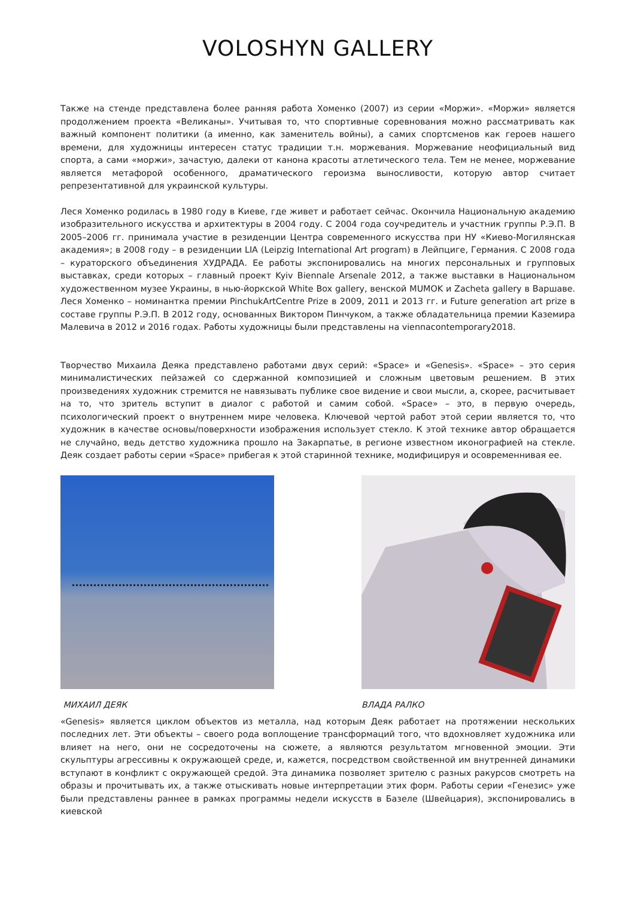VOLOSHYN GALLERY
Также на стенде представлена более ранняя работа Хоменко (2007) из серии «Моржи». «Моржи» является продолжением проекта «Великаны». Учитывая то, что спортивные соревнования можно рассматривать как важный компонент политики (а именно, как заменитель войны), а самих спортсменов как героев нашего времени, для художницы интересен статус традиции т.н. моржевания. Моржевание неофициальный вид спорта, а сами «моржи», зачастую, далеки от канона красоты атлетического тела. Тем не менее, моржевание является метафорой особенного, драматического героизма выносливости, которую автор считает репрезентативной для украинской культуры.
Леся Хоменко родилась в 1980 году в Киеве, где живет и работает сейчас. Окончила Национальную академию изобразительного искусства и архитектуры в 2004 году. С 2004 года соучредитель и участник группы Р.Э.П. В 2005–2006 гг. принимала участие в резиденции Центра современного искусства при НУ «Киево-Могилянская академия»; в 2008 году – в резиденции LIA (Leipzig International Art program) в Лейпциге, Германия. С 2008 года – кураторского объединения ХУДРАДА. Ее работы экспонировались на многих персональных и групповых выставках, среди которых – главный проект Kyiv Biennale Arsenale 2012, а также выставки в Национальном художественном музее Украины, в нью-йоркской White Box gallery, венской MUMOK и Zacheta gallery в Варшаве. Леся Хоменко – номинантка премии PinchukArtCentre Prize в 2009, 2011 и 2013 гг. и Future generation art prize в составе группы Р.Э.П. В 2012 году, основанных Виктором Пинчуком, а также обладательница премии Каземира Малевича в 2012 и 2016 годах. Работы художницы были представлены на viennacontemporary2018.
Творчество Михаила Деяка представлено работами двух серий: «Space» и «Genesis». «Space» – это серия минималистических пейзажей со сдержанной композицией и сложным цветовым решением. В этих произведениях художник стремится не навязывать публике свое видение и свои мысли, а, скорее, расчитывает на то, что зритель вступит в диалог с работой и самим собой. «Space» – это, в первую очередь, психологический проект о внутреннем мире человека. Ключевой чертой работ этой серии является то, что художник в качестве основы/поверхности изображения использует стекло. К этой технике автор обращается не случайно, ведь детство художника прошло на Закарпатье, в регионе известном иконографией на стекле. Деяк создает работы серии «Space» прибегая к этой старинной технике, модифицируя и осовременнивая ее.
МИХАИЛ ДЕЯК ВЛАДА РАЛКО
«Genesis» является циклом объектов из металла, над которым Деяк работает на протяжении нескольких последних лет. Эти объекты – своего рода воплощение трансформаций того, что вдохновляет художника или влияет на него, они не сосредоточены на сюжете, а являются результатом мгновенной эмоции. Эти скульптуры агрессивны к окружающей среде, и, кажется, посредством свойственной им внутренней динамики вступают в конфликт с окружающей средой. Эта динамика позволяет зрителю с разных ракурсов смотреть на образы и прочитывать их, а также отыскивать новые интерпретации этих форм. Работы серии «Генезис» уже были представлены раннее в рамках программы недели искусств в Базеле (Швейцария), экспонировались в киевской